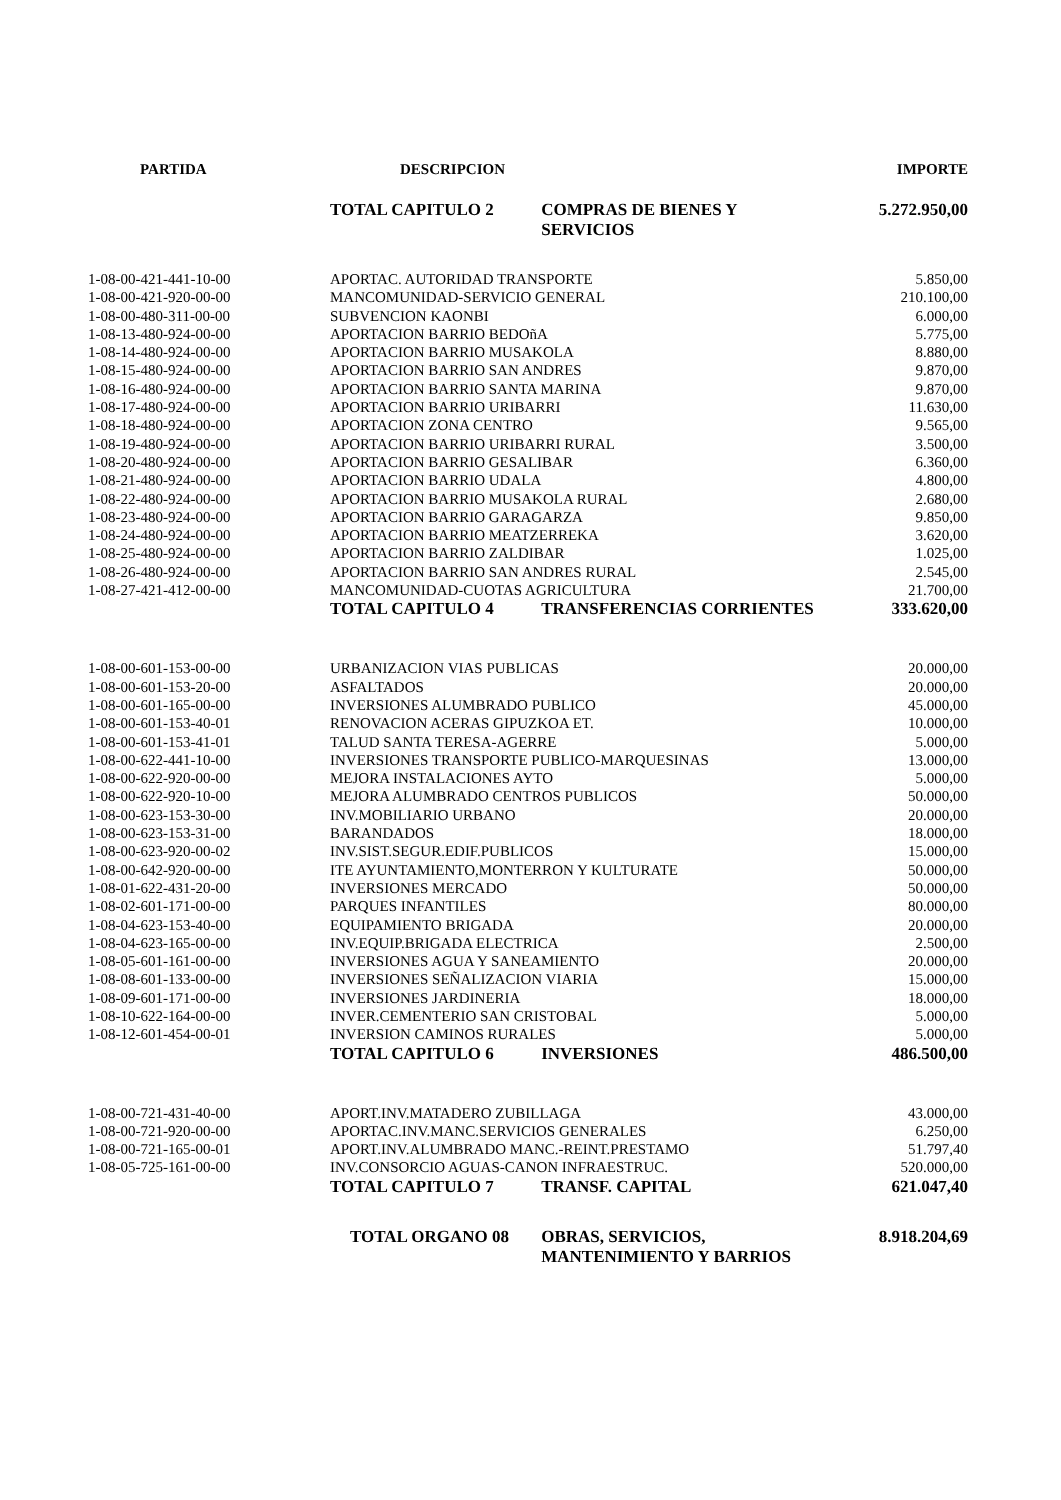| PARTIDA | DESCRIPCION | | IMPORTE |
| --- | --- | --- | --- |
| | TOTAL CAPITULO 2 | COMPRAS DE BIENES Y SERVICIOS | 5.272.950,00 |
| 1-08-00-421-441-10-00 | APORTAC. AUTORIDAD TRANSPORTE | | 5.850,00 |
| 1-08-00-421-920-00-00 | MANCOMUNIDAD-SERVICIO GENERAL | | 210.100,00 |
| 1-08-00-480-311-00-00 | SUBVENCION KAONBI | | 6.000,00 |
| 1-08-13-480-924-00-00 | APORTACION BARRIO BEDOñA | | 5.775,00 |
| 1-08-14-480-924-00-00 | APORTACION BARRIO MUSAKOLA | | 8.880,00 |
| 1-08-15-480-924-00-00 | APORTACION BARRIO SAN ANDRES | | 9.870,00 |
| 1-08-16-480-924-00-00 | APORTACION BARRIO SANTA MARINA | | 9.870,00 |
| 1-08-17-480-924-00-00 | APORTACION BARRIO URIBARRI | | 11.630,00 |
| 1-08-18-480-924-00-00 | APORTACION ZONA CENTRO | | 9.565,00 |
| 1-08-19-480-924-00-00 | APORTACION BARRIO URIBARRI RURAL | | 3.500,00 |
| 1-08-20-480-924-00-00 | APORTACION BARRIO GESALIBAR | | 6.360,00 |
| 1-08-21-480-924-00-00 | APORTACION BARRIO UDALA | | 4.800,00 |
| 1-08-22-480-924-00-00 | APORTACION BARRIO MUSAKOLA RURAL | | 2.680,00 |
| 1-08-23-480-924-00-00 | APORTACION BARRIO GARAGARZA | | 9.850,00 |
| 1-08-24-480-924-00-00 | APORTACION BARRIO MEATZERREKA | | 3.620,00 |
| 1-08-25-480-924-00-00 | APORTACION BARRIO ZALDIBAR | | 1.025,00 |
| 1-08-26-480-924-00-00 | APORTACION BARRIO SAN ANDRES RURAL | | 2.545,00 |
| 1-08-27-421-412-00-00 | MANCOMUNIDAD-CUOTAS AGRICULTURA | | 21.700,00 |
| | TOTAL CAPITULO 4 | TRANSFERENCIAS CORRIENTES | 333.620,00 |
| 1-08-00-601-153-00-00 | URBANIZACION VIAS PUBLICAS | | 20.000,00 |
| 1-08-00-601-153-20-00 | ASFALTADOS | | 20.000,00 |
| 1-08-00-601-165-00-00 | INVERSIONES ALUMBRADO PUBLICO | | 45.000,00 |
| 1-08-00-601-153-40-01 | RENOVACION ACERAS GIPUZKOA ET. | | 10.000,00 |
| 1-08-00-601-153-41-01 | TALUD SANTA TERESA-AGERRE | | 5.000,00 |
| 1-08-00-622-441-10-00 | INVERSIONES TRANSPORTE PUBLICO-MARQUESINAS | | 13.000,00 |
| 1-08-00-622-920-00-00 | MEJORA INSTALACIONES AYTO | | 5.000,00 |
| 1-08-00-622-920-10-00 | MEJORA ALUMBRADO CENTROS PUBLICOS | | 50.000,00 |
| 1-08-00-623-153-30-00 | INV.MOBILIARIO URBANO | | 20.000,00 |
| 1-08-00-623-153-31-00 | BARANDADOS | | 18.000,00 |
| 1-08-00-623-920-00-02 | INV.SIST.SEGUR.EDIF.PUBLICOS | | 15.000,00 |
| 1-08-00-642-920-00-00 | ITE AYUNTAMIENTO,MONTERRON Y KULTURATE | | 50.000,00 |
| 1-08-01-622-431-20-00 | INVERSIONES MERCADO | | 50.000,00 |
| 1-08-02-601-171-00-00 | PARQUES INFANTILES | | 80.000,00 |
| 1-08-04-623-153-40-00 | EQUIPAMIENTO BRIGADA | | 20.000,00 |
| 1-08-04-623-165-00-00 | INV.EQUIP.BRIGADA ELECTRICA | | 2.500,00 |
| 1-08-05-601-161-00-00 | INVERSIONES AGUA Y SANEAMIENTO | | 20.000,00 |
| 1-08-08-601-133-00-00 | INVERSIONES SEÑALIZACION VIARIA | | 15.000,00 |
| 1-08-09-601-171-00-00 | INVERSIONES JARDINERIA | | 18.000,00 |
| 1-08-10-622-164-00-00 | INVER.CEMENTERIO SAN CRISTOBAL | | 5.000,00 |
| 1-08-12-601-454-00-01 | INVERSION CAMINOS RURALES | | 5.000,00 |
| | TOTAL CAPITULO 6 | INVERSIONES | 486.500,00 |
| 1-08-00-721-431-40-00 | APORT.INV.MATADERO ZUBILLAGA | | 43.000,00 |
| 1-08-00-721-920-00-00 | APORTAC.INV.MANC.SERVICIOS GENERALES | | 6.250,00 |
| 1-08-00-721-165-00-01 | APORT.INV.ALUMBRADO MANC.-REINT.PRESTAMO | | 51.797,40 |
| 1-08-05-725-161-00-00 | INV.CONSORCIO AGUAS-CANON INFRAESTRUC. | | 520.000,00 |
| | TOTAL CAPITULO 7 | TRANSF. CAPITAL | 621.047,40 |
| | TOTAL ORGANO 08 | OBRAS, SERVICIOS, MANTENIMIENTO Y BARRIOS | 8.918.204,69 |